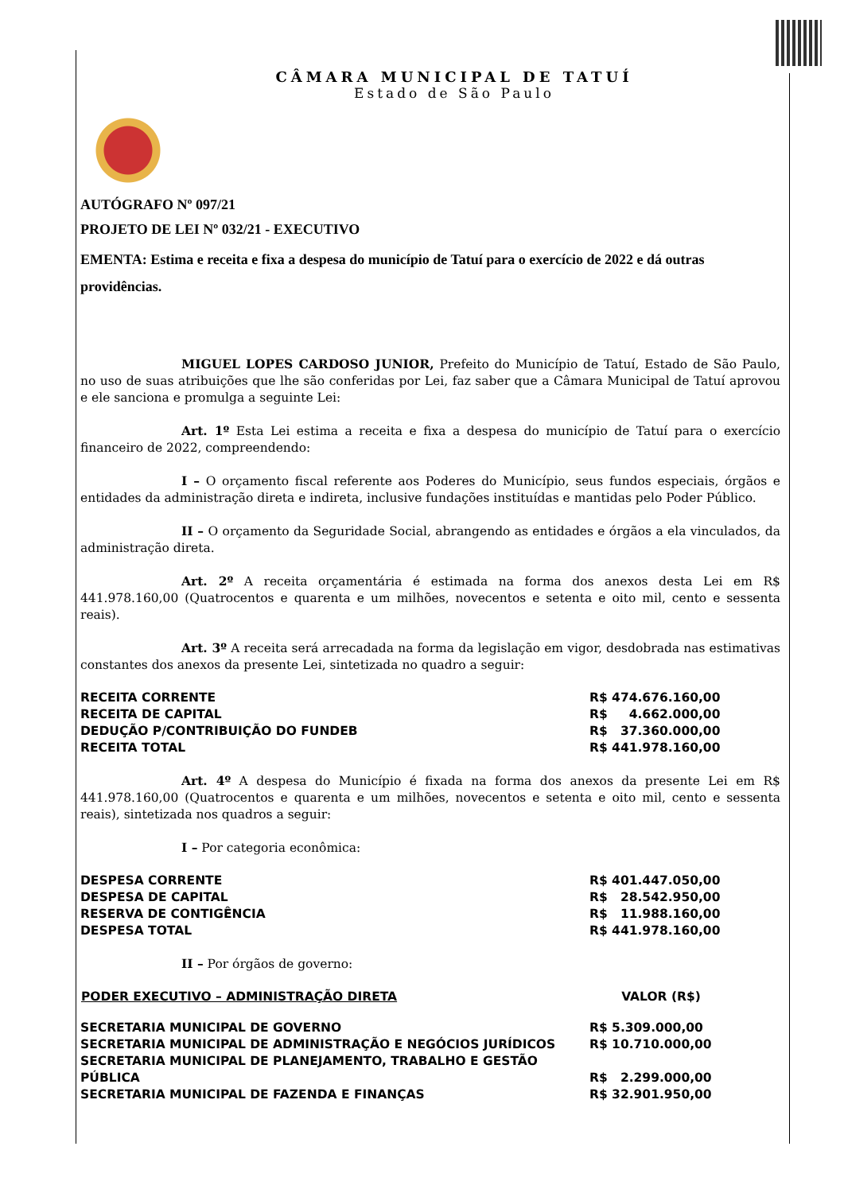CÂMARA MUNICIPAL DE TATUÍ
Estado de São Paulo
AUTÓGRAFO Nº 097/21
PROJETO DE LEI Nº 032/21 - EXECUTIVO
EMENTA: Estima e receita e fixa a despesa do município de Tatuí para o exercício de 2022 e dá outras providências.
MIGUEL LOPES CARDOSO JUNIOR, Prefeito do Município de Tatuí, Estado de São Paulo, no uso de suas atribuições que lhe são conferidas por Lei, faz saber que a Câmara Municipal de Tatuí aprovou e ele sanciona e promulga a seguinte Lei:
Art. 1º Esta Lei estima a receita e fixa a despesa do município de Tatuí para o exercício financeiro de 2022, compreendendo:
I – O orçamento fiscal referente aos Poderes do Município, seus fundos especiais, órgãos e entidades da administração direta e indireta, inclusive fundações instituídas e mantidas pelo Poder Público.
II – O orçamento da Seguridade Social, abrangendo as entidades e órgãos a ela vinculados, da administração direta.
Art. 2º A receita orçamentária é estimada na forma dos anexos desta Lei em R$ 441.978.160,00 (Quatrocentos e quarenta e um milhões, novecentos e setenta e oito mil, cento e sessenta reais).
Art. 3º A receita será arrecadada na forma da legislação em vigor, desdobrada nas estimativas constantes dos anexos da presente Lei, sintetizada no quadro a seguir:
| RECEITA CORRENTE | R$ 474.676.160,00 |
| RECEITA DE CAPITAL | R$ 4.662.000,00 |
| DEDUÇÃO P/CONTRIBUIÇÃO DO FUNDEB | R$ 37.360.000,00 |
| RECEITA TOTAL | R$ 441.978.160,00 |
Art. 4º A despesa do Município é fixada na forma dos anexos da presente Lei em R$ 441.978.160,00 (Quatrocentos e quarenta e um milhões, novecentos e setenta e oito mil, cento e sessenta reais), sintetizada nos quadros a seguir:
I – Por categoria econômica:
| DESPESA CORRENTE | R$ 401.447.050,00 |
| DESPESA DE CAPITAL | R$ 28.542.950,00 |
| RESERVA DE CONTIGÊNCIA | R$ 11.988.160,00 |
| DESPESA TOTAL | R$ 441.978.160,00 |
II – Por órgãos de governo:
| PODER EXECUTIVO – ADMINISTRAÇÃO DIRETA | VALOR (R$) |
| --- | --- |
| SECRETARIA MUNICIPAL DE GOVERNO | R$ 5.309.000,00 |
| SECRETARIA MUNICIPAL DE ADMINISTRAÇÃO E NEGÓCIOS JURÍDICOS | R$ 10.710.000,00 |
| SECRETARIA MUNICIPAL DE PLANEJAMENTO, TRABALHO E GESTÃO PÚBLICA | R$ 2.299.000,00 |
| SECRETARIA MUNICIPAL DE FAZENDA E FINANÇAS | R$ 32.901.950,00 |